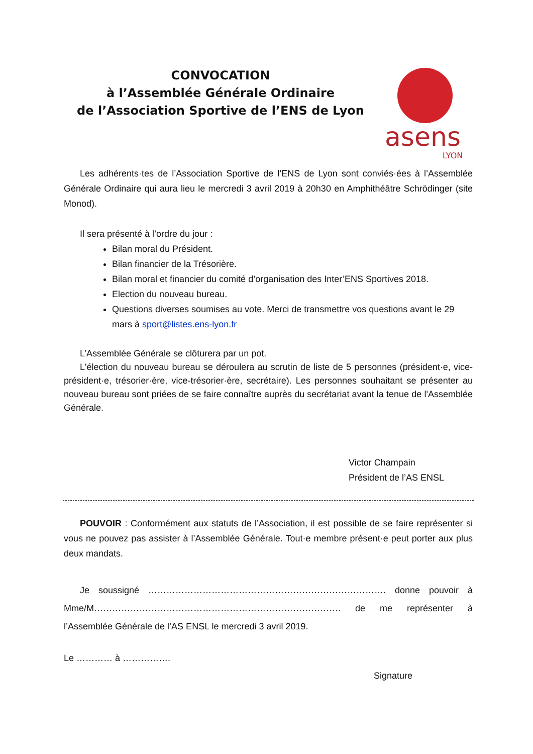CONVOCATION
à l’Assemblée Générale Ordinaire
de l’Association Sportive de l’ENS de Lyon
asens
LYON
Les adhérents·tes de l’Association Sportive de l’ENS de Lyon sont conviés·ées à l’Assemblée Générale Ordinaire qui aura lieu le mercredi 3 avril 2019 à 20h30 en Amphithéâtre Schrödinger (site Monod).
Il sera présenté à l’ordre du jour :
Bilan moral du Président.
Bilan financier de la Trésorière.
Bilan moral et financier du comité d’organisation des Inter’ENS Sportives 2018.
Election du nouveau bureau.
Questions diverses soumises au vote. Merci de transmettre vos questions avant le 29 mars à sport@listes.ens-lyon.fr
L’Assemblée Générale se clôturera par un pot.
L'élection du nouveau bureau se déroulera au scrutin de liste de 5 personnes (président·e, vice-président·e, trésorier·ère, vice-trésorier·ère, secrétaire). Les personnes souhaitant se présenter au nouveau bureau sont priées de se faire connaître auprès du secrétariat avant la tenue de l'Assemblée Générale.
Victor Champain
Président de l’AS ENSL
POUVOIR : Conformément aux statuts de l’Association, il est possible de se faire représenter si vous ne pouvez pas assister à l’Assemblée Générale. Tout·e membre présent·e peut porter aux plus deux mandats.
Je soussigné ……………………………………………………………………. donne pouvoir à Mme/M………………………………………………………………………. de me représenter à l’Assemblée Générale de l’AS ENSL le mercredi 3 avril 2019.
Le ………… à …………….
Signature